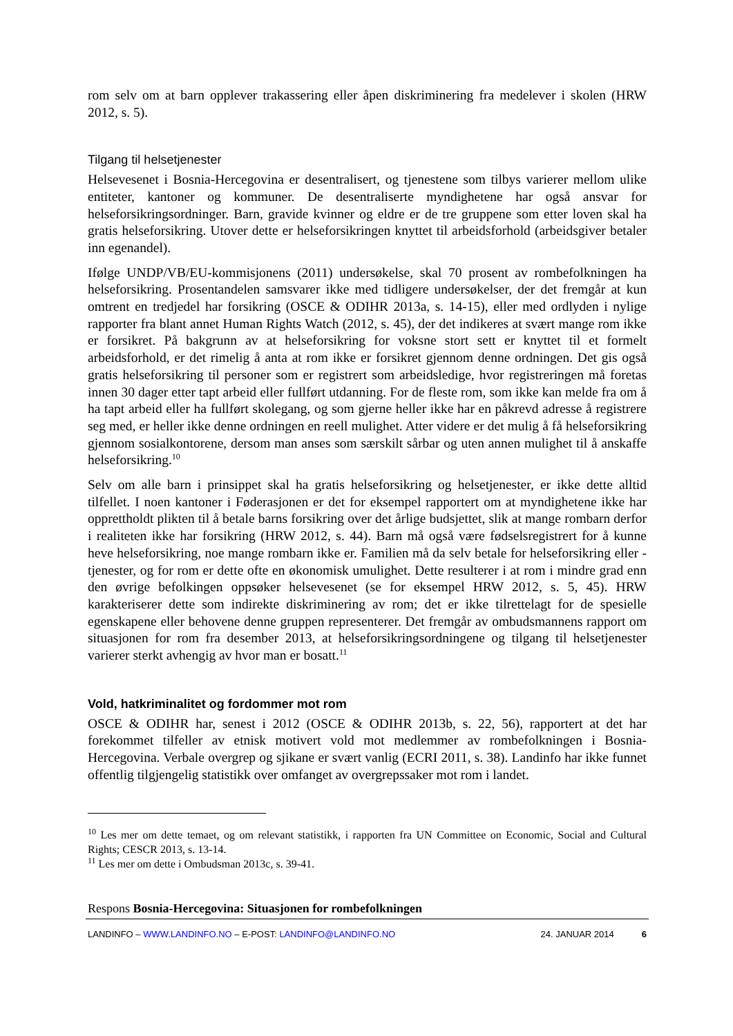rom selv om at barn opplever trakassering eller åpen diskriminering fra medelever i skolen (HRW 2012, s. 5).
Tilgang til helsetjenester
Helsevesenet i Bosnia-Hercegovina er desentralisert, og tjenestene som tilbys varierer mellom ulike entiteter, kantoner og kommuner. De desentraliserte myndighetene har også ansvar for helseforsikringsordninger. Barn, gravide kvinner og eldre er de tre gruppene som etter loven skal ha gratis helseforsikring. Utover dette er helseforsikringen knyttet til arbeidsforhold (arbeidsgiver betaler inn egenandel).
Ifølge UNDP/VB/EU-kommisjonens (2011) undersøkelse, skal 70 prosent av rombefolkningen ha helseforsikring. Prosentandelen samsvarer ikke med tidligere undersøkelser, der det fremgår at kun omtrent en tredjedel har forsikring (OSCE & ODIHR 2013a, s. 14-15), eller med ordlyden i nylige rapporter fra blant annet Human Rights Watch (2012, s. 45), der det indikeres at svært mange rom ikke er forsikret. På bakgrunn av at helseforsikring for voksne stort sett er knyttet til et formelt arbeidsforhold, er det rimelig å anta at rom ikke er forsikret gjennom denne ordningen. Det gis også gratis helseforsikring til personer som er registrert som arbeidsledige, hvor registreringen må foretas innen 30 dager etter tapt arbeid eller fullført utdanning. For de fleste rom, som ikke kan melde fra om å ha tapt arbeid eller ha fullført skolegang, og som gjerne heller ikke har en påkrevd adresse å registrere seg med, er heller ikke denne ordningen en reell mulighet. Atter videre er det mulig å få helseforsikring gjennom sosialkontorene, dersom man anses som særskilt sårbar og uten annen mulighet til å anskaffe helseforsikring.<sup>10</sup>
Selv om alle barn i prinsippet skal ha gratis helseforsikring og helsetjenester, er ikke dette alltid tilfellet. I noen kantoner i Føderasjonen er det for eksempel rapportert om at myndighetene ikke har opprettholdt plikten til å betale barns forsikring over det årlige budsjettet, slik at mange rombarn derfor i realiteten ikke har forsikring (HRW 2012, s. 44). Barn må også være fødselsregistrert for å kunne heve helseforsikring, noe mange rombarn ikke er. Familien må da selv betale for helseforsikring eller -tjenester, og for rom er dette ofte en økonomisk umulighet. Dette resulterer i at rom i mindre grad enn den øvrige befolkingen oppsøker helsevesenet (se for eksempel HRW 2012, s. 5, 45). HRW karakteriserer dette som indirekte diskriminering av rom; det er ikke tilrettelagt for de spesielle egenskapene eller behovene denne gruppen representerer. Det fremgår av ombudsmannens rapport om situasjonen for rom fra desember 2013, at helseforsikringsordningene og tilgang til helsetjenester varierer sterkt avhengig av hvor man er bosatt.<sup>11</sup>
Vold, hatkriminalitet og fordommer mot rom
OSCE & ODIHR har, senest i 2012 (OSCE & ODIHR 2013b, s. 22, 56), rapportert at det har forekommet tilfeller av etnisk motivert vold mot medlemmer av rombefolkningen i Bosnia-Hercegovina. Verbale overgrep og sjikane er svært vanlig (ECRI 2011, s. 38). Landinfo har ikke funnet offentlig tilgjengelig statistikk over omfanget av overgrepssaker mot rom i landet.
<sup>10</sup> Les mer om dette temaet, og om relevant statistikk, i rapporten fra UN Committee on Economic, Social and Cultural Rights; CESCR 2013, s. 13-14.
<sup>11</sup> Les mer om dette i Ombudsman 2013c, s. 39-41.
Respons Bosnia-Hercegovina: Situasjonen for rombefolkningen
LANDINFO – WWW.LANDINFO.NO – E-POST: LANDINFO@LANDINFO.NO 24. JANUAR 2014 6